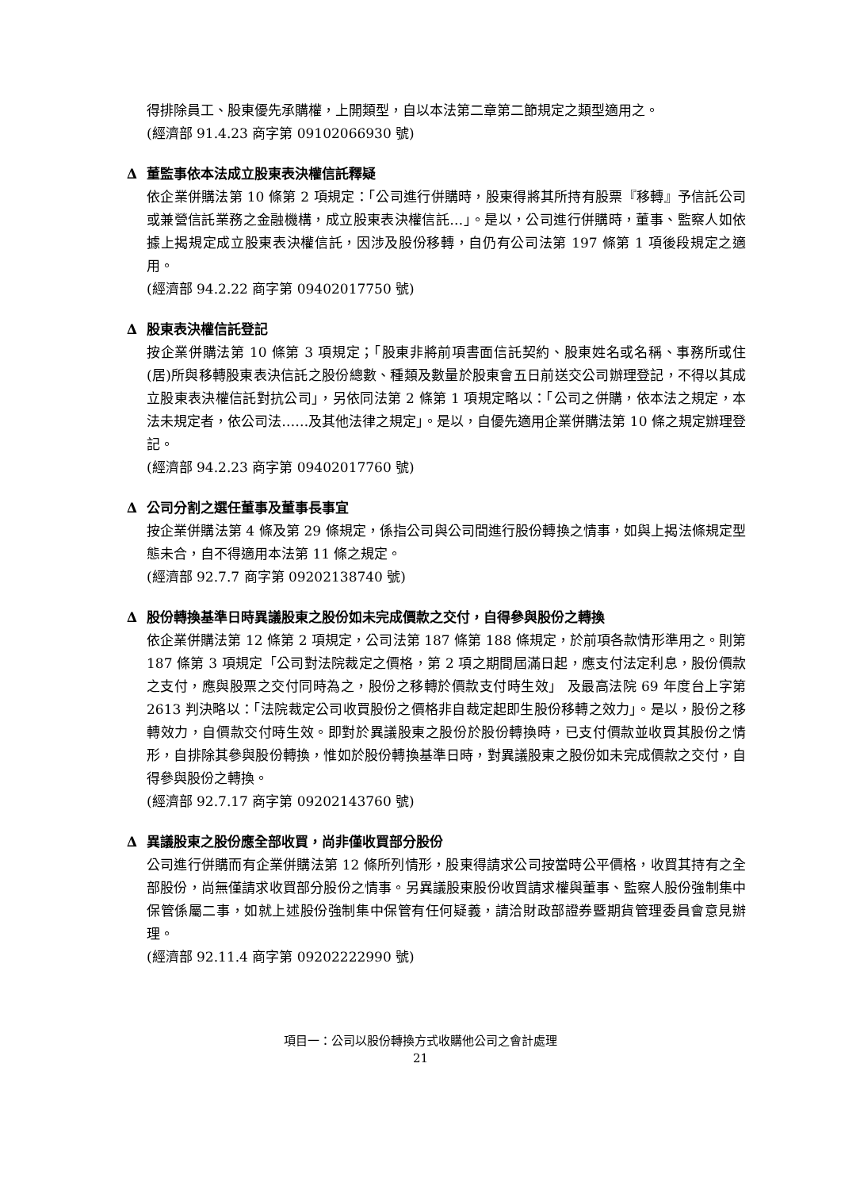得排除員工、股東優先承購權，上開類型，自以本法第二章第二節規定之類型適用之。
(經濟部 91.4.23 商字第 09102066930 號)
∆ 董監事依本法成立股東表決權信託釋疑
依企業併購法第 10 條第 2 項規定：「公司進行併購時，股東得將其所持有股票『移轉』予信託公司或兼營信託業務之金融機構，成立股東表決權信託…」。是以，公司進行併購時，董事、監察人如依據上揭規定成立股東表決權信託，因涉及股份移轉，自仍有公司法第 197 條第 1 項後段規定之適用。
(經濟部 94.2.22 商字第 09402017750 號)
∆ 股東表決權信託登記
按企業併購法第 10 條第 3 項規定；「股東非將前項書面信託契約、股東姓名或名稱、事務所或住(居)所與移轉股東表決信託之股份總數、種類及數量於股東會五日前送交公司辦理登記，不得以其成立股東表決權信託對抗公司」，另依同法第 2 條第 1 項規定略以：「公司之併購，依本法之規定，本法未規定者，依公司法……及其他法律之規定」。是以，自優先適用企業併購法第 10 條之規定辦理登記。
(經濟部 94.2.23 商字第 09402017760 號)
∆ 公司分割之選任董事及董事長事宜
按企業併購法第 4 條及第 29 條規定，係指公司與公司間進行股份轉換之情事，如與上揭法條規定型態未合，自不得適用本法第 11 條之規定。
(經濟部 92.7.7 商字第 09202138740 號)
∆ 股份轉換基準日時異議股東之股份如未完成價款之交付，自得參與股份之轉換
依企業併購法第 12 條第 2 項規定，公司法第 187 條第 188 條規定，於前項各款情形準用之。則第 187 條第 3 項規定「公司對法院裁定之價格，第 2 項之期間屆滿日起，應支付法定利息，股份價款之支付，應與股票之交付同時為之，股份之移轉於價款支付時生效」 及最高法院 69 年度台上字第 2613 判決略以：「法院裁定公司收買股份之價格非自裁定起即生股份移轉之效力」。是以，股份之移轉效力，自價款交付時生效。即對於異議股東之股份於股份轉換時，已支付價款並收買其股份之情形，自排除其參與股份轉換，惟如於股份轉換基準日時，對異議股東之股份如未完成價款之交付，自得參與股份之轉換。
(經濟部 92.7.17 商字第 09202143760 號)
∆ 異議股東之股份應全部收買，尚非僅收買部分股份
公司進行併購而有企業併購法第 12 條所列情形，股東得請求公司按當時公平價格，收買其持有之全部股份，尚無僅請求收買部分股份之情事。另異議股東股份收買請求權與董事、監察人股份強制集中保管係屬二事，如就上述股份強制集中保管有任何疑義，請洽財政部證券暨期貨管理委員會意見辦理。
(經濟部 92.11.4 商字第 09202222990 號)
項目一：公司以股份轉換方式收購他公司之會計處理
21